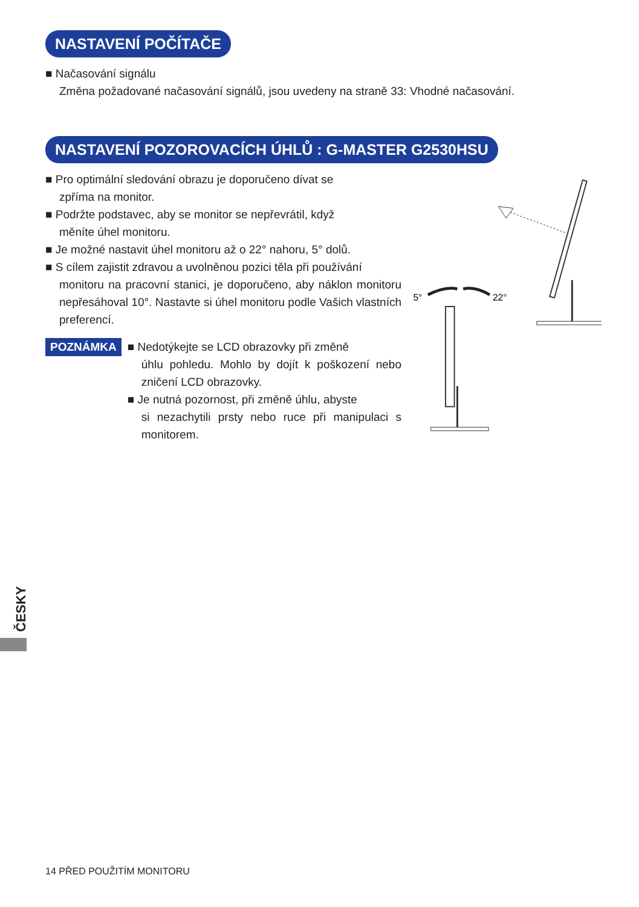NASTAVENÍ POČÍTAČE
■ Načasování signálu
Změna požadované načasování signálů, jsou uvedeny na straně 33: Vhodné načasování.
NASTAVENÍ POZOROVACÍCH ÚHLŮ : G-MASTER G2530HSU
■ Pro optimální sledování obrazu je doporučeno dívat se
zpříma na monitor.
■ Podržte podstavec, aby se monitor se nepřevrátil, když
měníte úhel monitoru.
■ Je možné nastavit úhel monitoru až o 22° nahoru, 5° dolů.
■ S cílem zajistit zdravou a uvolněnou pozici těla při používání
monitoru na pracovní stanici, je doporučeno, aby náklon monitoru nepřesáhoval 10°. Nastavte si úhel monitoru podle Vašich vlastních preferencí.
POZNÁMKA
■ Nedotýkejte se LCD obrazovky při změně
úhlu pohledu. Mohlo by dojít k poškození nebo zničení LCD obrazovky.
■ Je nutná pozornost, při změně úhlu, abyste
si nezachytili prsty nebo ruce při manipulaci s monitorem.
5°
22°
ČESKY
14 PŘED POUŽITÍM MONITORU